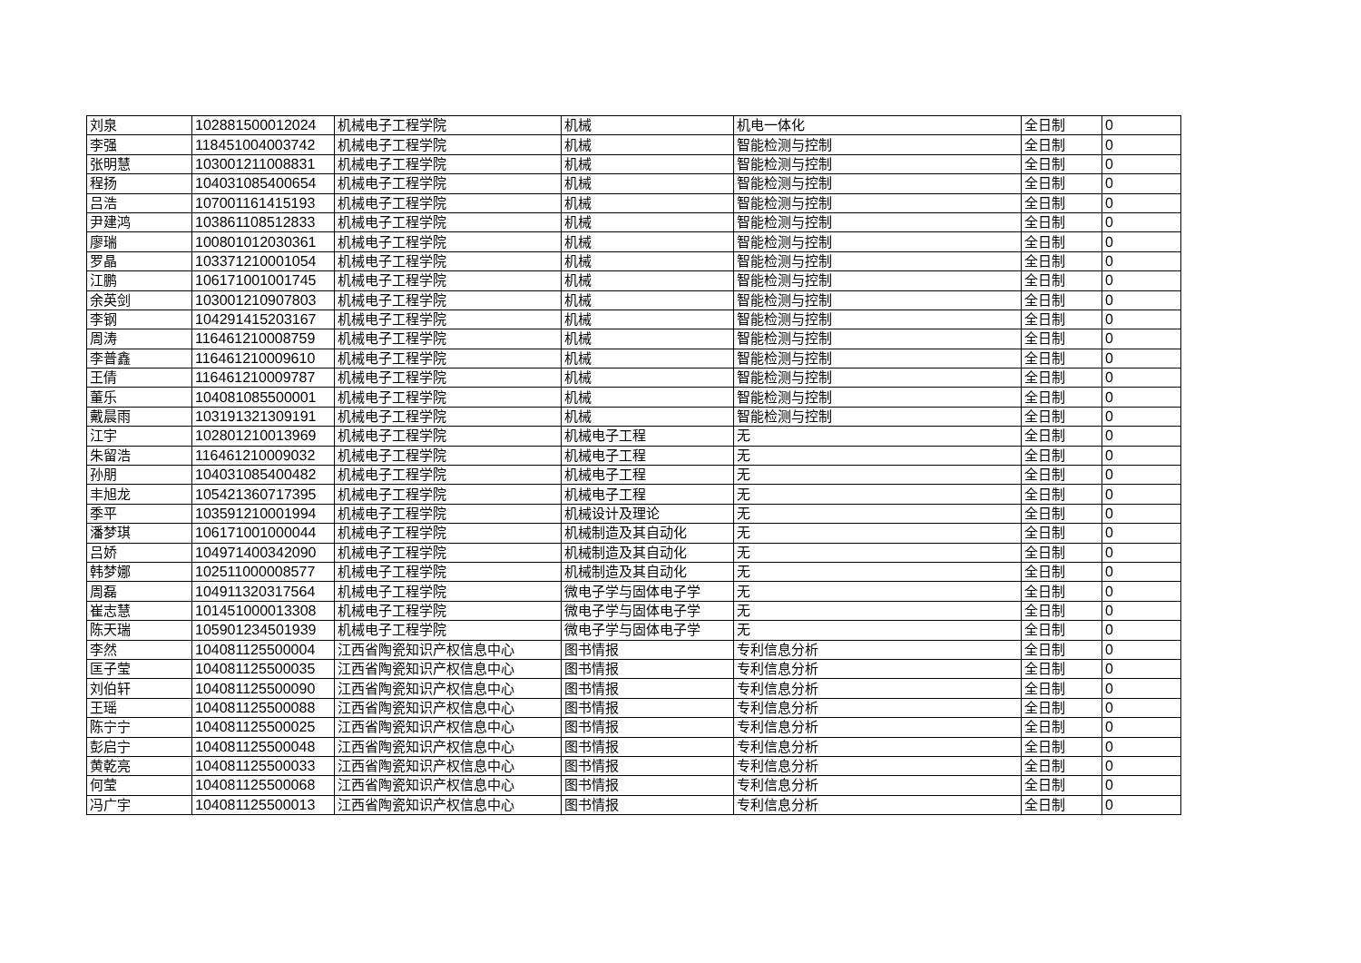| 刘泉 | 102881500012024 | 机械电子工程学院 | 机械 | 机电一体化 | 全日制 | 0 |
| 李强 | 118451004003742 | 机械电子工程学院 | 机械 | 智能检测与控制 | 全日制 | 0 |
| 张明慧 | 103001211008831 | 机械电子工程学院 | 机械 | 智能检测与控制 | 全日制 | 0 |
| 程扬 | 104031085400654 | 机械电子工程学院 | 机械 | 智能检测与控制 | 全日制 | 0 |
| 吕浩 | 107001161415193 | 机械电子工程学院 | 机械 | 智能检测与控制 | 全日制 | 0 |
| 尹建鸿 | 103861108512833 | 机械电子工程学院 | 机械 | 智能检测与控制 | 全日制 | 0 |
| 廖瑞 | 100801012030361 | 机械电子工程学院 | 机械 | 智能检测与控制 | 全日制 | 0 |
| 罗晶 | 103371210001054 | 机械电子工程学院 | 机械 | 智能检测与控制 | 全日制 | 0 |
| 江鹏 | 106171001001745 | 机械电子工程学院 | 机械 | 智能检测与控制 | 全日制 | 0 |
| 余英剑 | 103001210907803 | 机械电子工程学院 | 机械 | 智能检测与控制 | 全日制 | 0 |
| 李钢 | 104291415203167 | 机械电子工程学院 | 机械 | 智能检测与控制 | 全日制 | 0 |
| 周涛 | 116461210008759 | 机械电子工程学院 | 机械 | 智能检测与控制 | 全日制 | 0 |
| 李普鑫 | 116461210009610 | 机械电子工程学院 | 机械 | 智能检测与控制 | 全日制 | 0 |
| 王倩 | 116461210009787 | 机械电子工程学院 | 机械 | 智能检测与控制 | 全日制 | 0 |
| 董乐 | 104081085500001 | 机械电子工程学院 | 机械 | 智能检测与控制 | 全日制 | 0 |
| 戴晨雨 | 103191321309191 | 机械电子工程学院 | 机械 | 智能检测与控制 | 全日制 | 0 |
| 江宇 | 102801210013969 | 机械电子工程学院 | 机械电子工程 | 无 | 全日制 | 0 |
| 朱留浩 | 116461210009032 | 机械电子工程学院 | 机械电子工程 | 无 | 全日制 | 0 |
| 孙朋 | 104031085400482 | 机械电子工程学院 | 机械电子工程 | 无 | 全日制 | 0 |
| 丰旭龙 | 105421360717395 | 机械电子工程学院 | 机械电子工程 | 无 | 全日制 | 0 |
| 季平 | 103591210001994 | 机械电子工程学院 | 机械设计及理论 | 无 | 全日制 | 0 |
| 潘梦琪 | 106171001000044 | 机械电子工程学院 | 机械制造及其自动化 | 无 | 全日制 | 0 |
| 吕娇 | 104971400342090 | 机械电子工程学院 | 机械制造及其自动化 | 无 | 全日制 | 0 |
| 韩梦娜 | 102511000008577 | 机械电子工程学院 | 机械制造及其自动化 | 无 | 全日制 | 0 |
| 周磊 | 104911320317564 | 机械电子工程学院 | 微电子学与固体电子学 | 无 | 全日制 | 0 |
| 崔志慧 | 101451000013308 | 机械电子工程学院 | 微电子学与固体电子学 | 无 | 全日制 | 0 |
| 陈天瑞 | 105901234501939 | 机械电子工程学院 | 微电子学与固体电子学 | 无 | 全日制 | 0 |
| 李然 | 104081125500004 | 江西省陶瓷知识产权信息中心 | 图书情报 | 专利信息分析 | 全日制 | 0 |
| 匡子莹 | 104081125500035 | 江西省陶瓷知识产权信息中心 | 图书情报 | 专利信息分析 | 全日制 | 0 |
| 刘伯轩 | 104081125500090 | 江西省陶瓷知识产权信息中心 | 图书情报 | 专利信息分析 | 全日制 | 0 |
| 王瑶 | 104081125500088 | 江西省陶瓷知识产权信息中心 | 图书情报 | 专利信息分析 | 全日制 | 0 |
| 陈宁宁 | 104081125500025 | 江西省陶瓷知识产权信息中心 | 图书情报 | 专利信息分析 | 全日制 | 0 |
| 彭启宁 | 104081125500048 | 江西省陶瓷知识产权信息中心 | 图书情报 | 专利信息分析 | 全日制 | 0 |
| 黄乾亮 | 104081125500033 | 江西省陶瓷知识产权信息中心 | 图书情报 | 专利信息分析 | 全日制 | 0 |
| 何莹 | 104081125500068 | 江西省陶瓷知识产权信息中心 | 图书情报 | 专利信息分析 | 全日制 | 0 |
| 冯广宇 | 104081125500013 | 江西省陶瓷知识产权信息中心 | 图书情报 | 专利信息分析 | 全日制 | 0 |